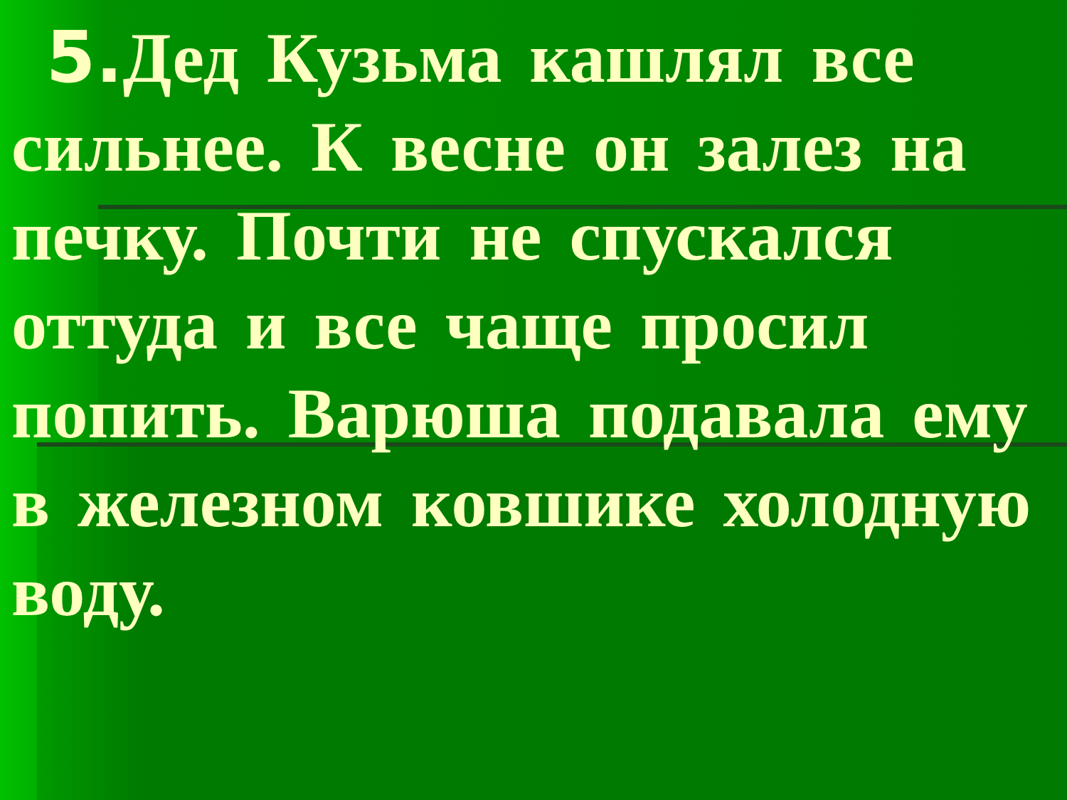5. Дед Кузьма кашлял все сильнее. К весне он залез на печку. Почти не спускался оттуда и все чаще просил попить. Варюша подавала ему в железном ковшике холодную воду.